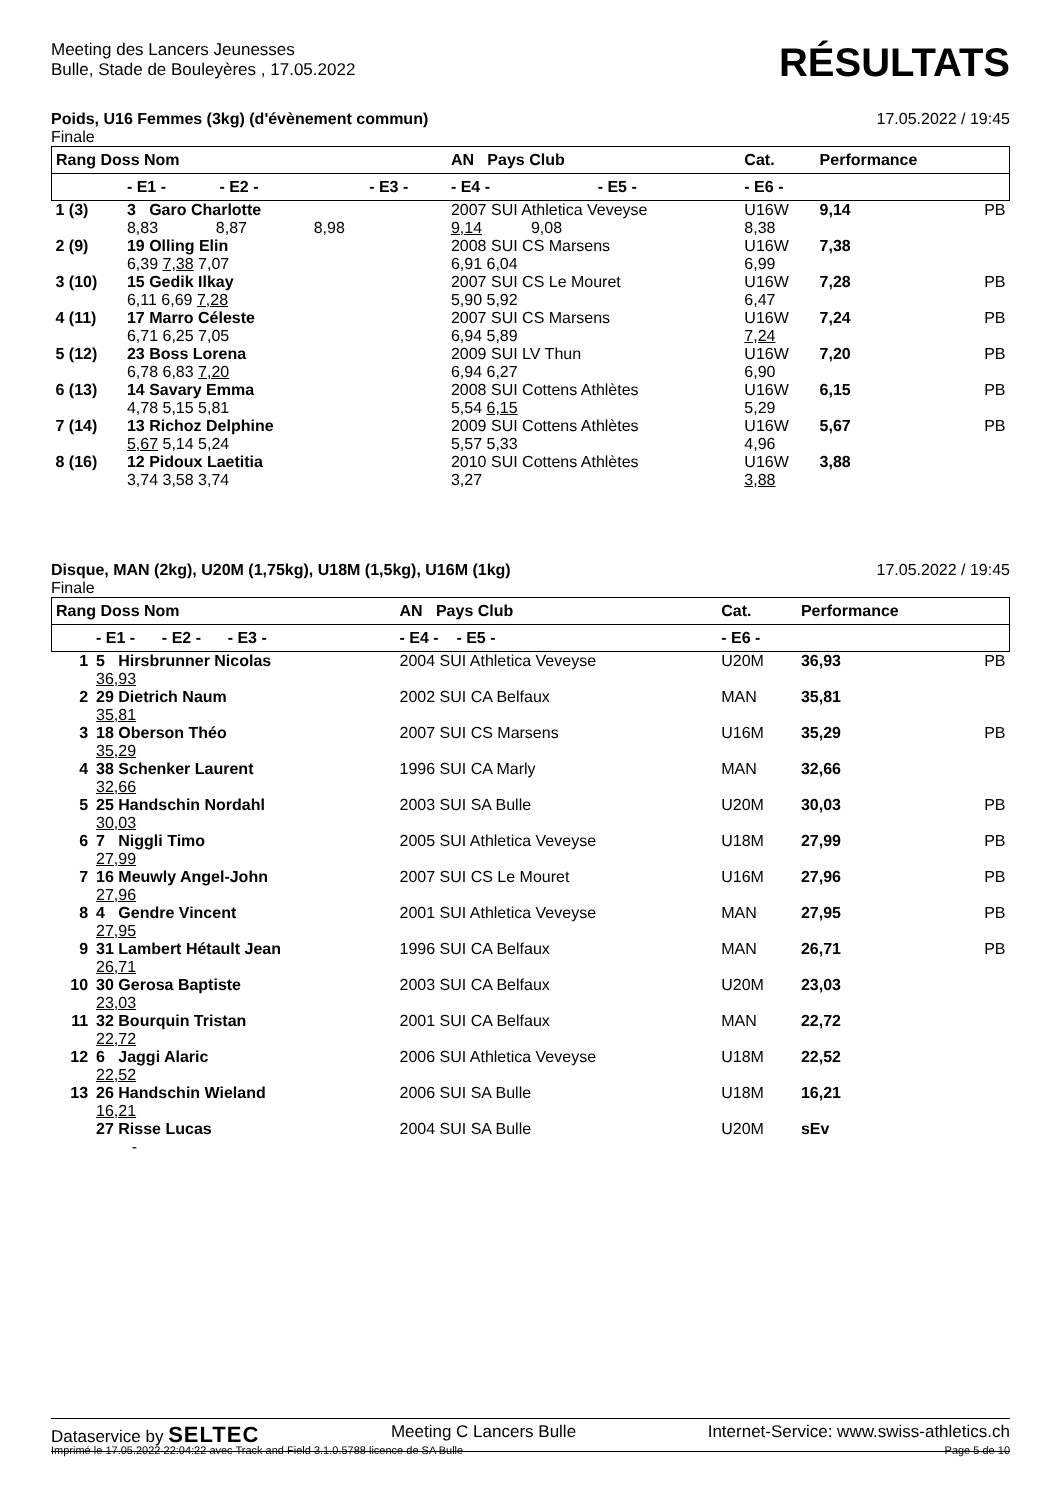Meeting des Lancers Jeunesses
Bulle, Stade de Bouleyères , 17.05.2022
RÉSULTATS
Poids, U16 Femmes (3kg) (d'évènement commun) 17.05.2022 / 19:45
Finale
| Rang Doss Nom | | | AN Pays Club | | Cat. | Performance | |
| --- | --- | --- | --- | --- | --- | --- | --- |
| | - E1 - - E2 - | - E3 - | - E4 - | - E5 - | - E6 - | | |
| 1 (3) | 3 Garo Charlotte 8,83 8,87 8,98 | | 2007 SUI Athletica Veveyse 9,14 9,08 | | U16W 8,38 | 9,14 | PB |
| 2 (9) | 19 Olling Elin 6,39 7,38 7,07 | | 2008 SUI CS Marsens 6,91 6,04 | | U16W 6,99 | 7,38 | |
| 3 (10) | 15 Gedik Ilkay 6,11 6,69 7,28 | | 2007 SUI CS Le Mouret 5,90 5,92 | | U16W 6,47 | 7,28 | PB |
| 4 (11) | 17 Marro Céleste 6,71 6,25 7,05 | | 2007 SUI CS Marsens 6,94 5,89 | | U16W 7,24 | 7,24 | PB |
| 5 (12) | 23 Boss Lorena 6,78 6,83 7,20 | | 2009 SUI LV Thun 6,94 6,27 | | U16W 6,90 | 7,20 | PB |
| 6 (13) | 14 Savary Emma 4,78 5,15 5,81 | | 2008 SUI Cottens Athlètes 5,54 6,15 | | U16W 5,29 | 6,15 | PB |
| 7 (14) | 13 Richoz Delphine 5,67 5,14 5,24 | | 2009 SUI Cottens Athlètes 5,57 5,33 | | U16W 4,96 | 5,67 | PB |
| 8 (16) | 12 Pidoux Laetitia 3,74 3,58 3,74 | | 2010 SUI Cottens Athlètes 3,27 | | U16W 3,88 | 3,88 | |
Disque, MAN (2kg), U20M (1,75kg), U18M (1,5kg), U16M (1kg) 17.05.2022 / 19:45
Finale
| Rang Doss Nom | | AN Pays Club | Cat. | Performance | |
| --- | --- | --- | --- | --- | --- |
| | - E1 - - E2 - - E3 - | - E4 - - E5 - | - E6 - | | |
| 1 | 5 Hirsbrunner Nicolas 36,93 | 2004 SUI Athletica Veveyse | U20M | 36,93 | PB |
| 2 | 29 Dietrich Naum 35,81 | 2002 SUI CA Belfaux | MAN | 35,81 | |
| 3 | 18 Oberson Théo 35,29 | 2007 SUI CS Marsens | U16M | 35,29 | PB |
| 4 | 38 Schenker Laurent 32,66 | 1996 SUI CA Marly | MAN | 32,66 | |
| 5 | 25 Handschin Nordahl 30,03 | 2003 SUI SA Bulle | U20M | 30,03 | PB |
| 6 | 7 Niggli Timo 27,99 | 2005 SUI Athletica Veveyse | U18M | 27,99 | PB |
| 7 | 16 Meuwly Angel-John 27,96 | 2007 SUI CS Le Mouret | U16M | 27,96 | PB |
| 8 | 4 Gendre Vincent 27,95 | 2001 SUI Athletica Veveyse | MAN | 27,95 | PB |
| 9 | 31 Lambert Hétault Jean 26,71 | 1996 SUI CA Belfaux | MAN | 26,71 | PB |
| 10 | 30 Gerosa Baptiste 23,03 | 2003 SUI CA Belfaux | U20M | 23,03 | |
| 11 | 32 Bourquin Tristan 22,72 | 2001 SUI CA Belfaux | MAN | 22,72 | |
| 12 | 6 Jaggi Alaric 22,52 | 2006 SUI Athletica Veveyse | U18M | 22,52 | |
| 13 | 26 Handschin Wieland 16,21 | 2006 SUI SA Bulle | U18M | 16,21 | |
| | 27 Risse Lucas - | 2004 SUI SA Bulle | U20M | sEv | |
Dataservice by SELTEC Meeting C Lancers Bulle Internet-Service: www.swiss-athletics.ch
Imprimé le 17.05.2022 22:04:22 avec Track and Field 3.1.0.5788 licence de SA Bulle Page 5 de 10